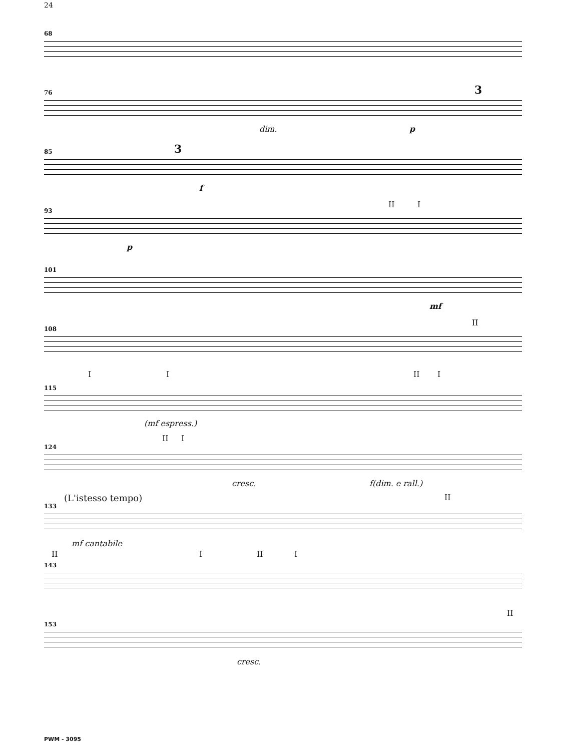24
68
76
dim. p
3
85 3
f
93
p
II I
101
mf
108
II
115
I I II I
(mf espress.)
124
II I
cresc. f(dim. e rall.)
(L'istesso tempo)
133
II
mf cantabile
II I II I
143
153
cresc.
II
PWM - 3095